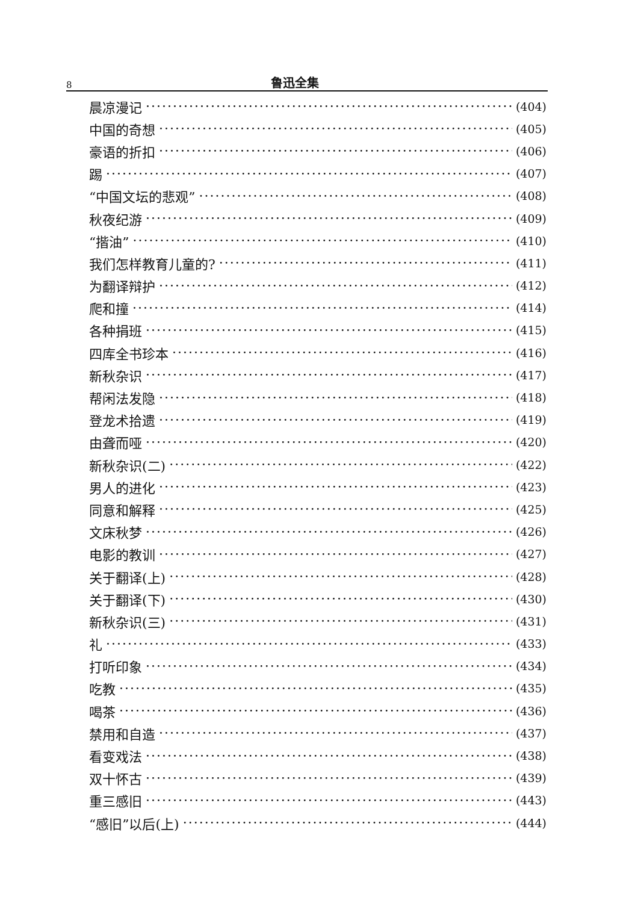8 鲁迅全集
晨凉漫记 (404)
中国的奇想 (405)
豪语的折扣 (406)
踢 (407)
“中国文坛的悲观” (408)
秋夜纪游 (409)
“揩油” (410)
我们怎样教育儿童的? (411)
为翻译辩护 (412)
爬和撞 (414)
各种捐班 (415)
四库全书珍本 (416)
新秋杂识 (417)
帮闲法发隐 (418)
登龙术拾遗 (419)
由聋而哑 (420)
新秋杂识(二) (422)
男人的进化 (423)
同意和解释 (425)
文床秋梦 (426)
电影的教训 (427)
关于翻译(上) (428)
关于翻译(下) (430)
新秋杂识(三) (431)
礼 (433)
打听印象 (434)
吃教 (435)
喝茶 (436)
禁用和自造 (437)
看变戏法 (438)
双十怀古 (439)
重三感旧 (443)
“感旧”以后(上) (444)